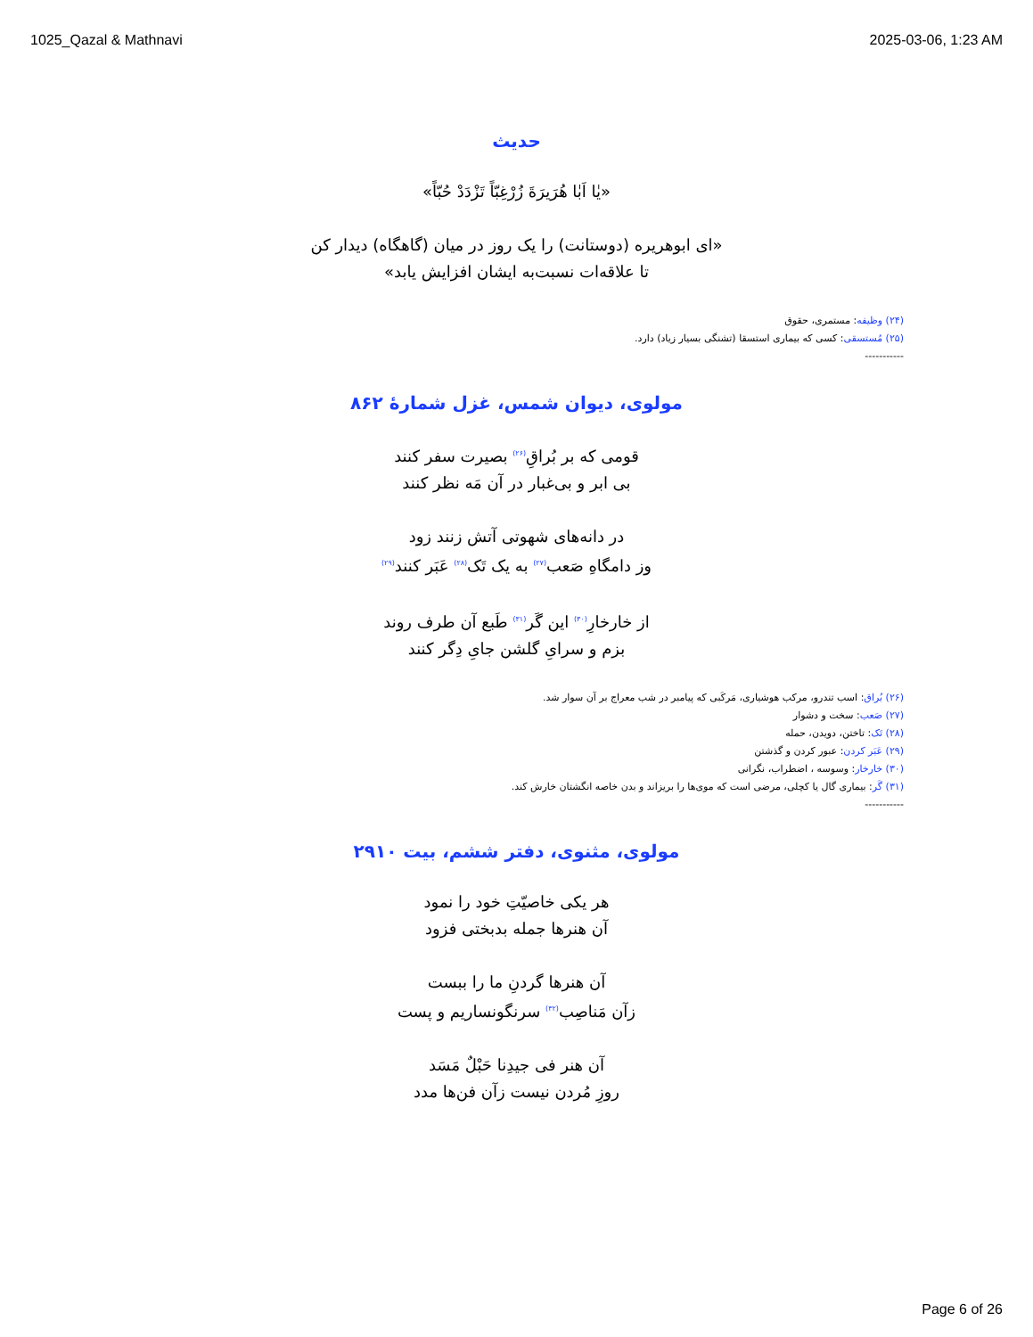1025_Qazal & Mathnavi 2025-03-06, 1:23 AM
حدیث
«يٰا اَبٰا هُرَيرَةَ زُرْغِبّاً تَزْدَدْ حُبّاً»
«ای ابوهریره (دوستانت) را یک روز در میان (گاهگاه) دیدار کن
تا علاقه‌ات نسبت‌به ایشان افزایش یابد»
(۲۴) وظیفه: مستمری، حقوق
(۲۵) مُستسقی: کسی که بیماری استسقا (تشنگی بسیار زیاد) دارد.
-----------
مولوی، دیوان شمس، غزل شمارهٔ ۸۶۲
قومی که بر بُراقِ<sup>(۲۶)</sup> بصیرت سفر کنند
بی ابر و بی‌غبار در آن مَه نظر کنند
در دانه‌های شهوتی آتش زنند زود
وز دامگاهِ صَعب<sup>(۲۷)</sup> به یک تَک<sup>(۲۸)</sup> عَبَر کنند<sup>(۲۹)</sup>
از خارخارِ<sup>(۳۰)</sup> این گَر<sup>(۳۱)</sup> طَبع آن طرف روند
بزم و سرایِ گلشن جایِ دِگر کنند
(۲۶) بُراق: اسب تندرو، مرکب هوشیاری، مَرکَبی که پیامبر در شب معراج بر آن سوار شد.
(۲۷) صَعب: سخت و دشوار
(۲۸) تَک: تاختن، دویدن، حمله
(۲۹) عَبَر کردن: عبور کردن و گذشتن
(۳۰) خارخار: وسوسه ، اضطراب، نگرانی
(۳۱) گَر: بیماری گال یا کچلی، مرضی است که موی‌ها را بریزاند و بدن خاصه انگشتان خارش کند.
-----------
مولوی، مثنوی، دفتر ششم، بیت ۲۹۱۰
هر یکی خاصیّتِ خود را نمود
آن هنرها جمله بدبختی فزود
آن هنرها گردنِ ما را ببست
زآن مَناصِب<sup>(۳۲)</sup> سرنگونساریم و پست
آن هنر فی جیدِنا حَبْلٌ مَسَد
روزِ مُردن نیست زآن فن‌ها مدد
Page 6 of 26